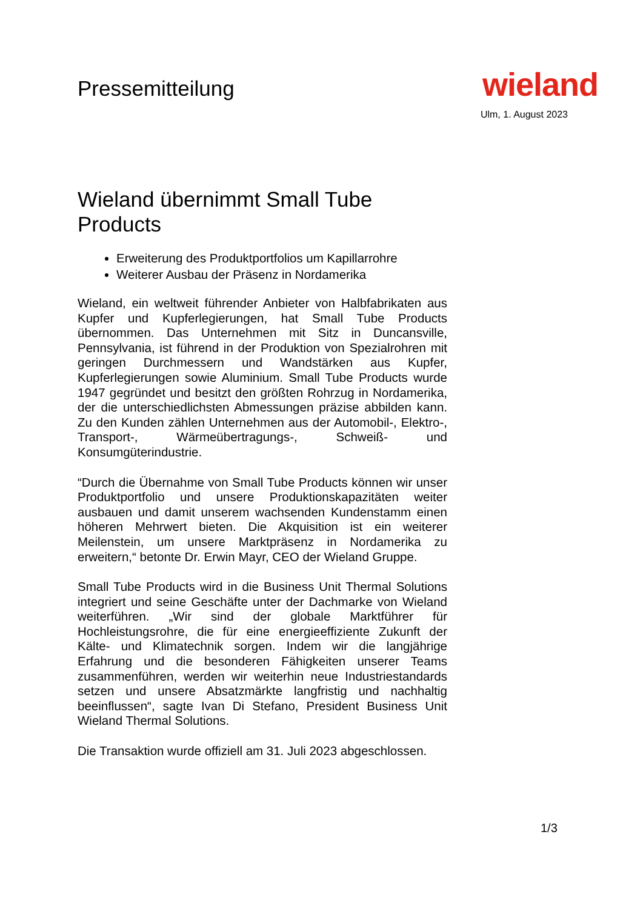Pressemitteilung
wieland
Ulm, 1. August 2023
Wieland übernimmt Small Tube Products
Erweiterung des Produktportfolios um Kapillarrohre
Weiterer Ausbau der Präsenz in Nordamerika
Wieland, ein weltweit führender Anbieter von Halbfabrikaten aus Kupfer und Kupferlegierungen, hat Small Tube Products übernommen. Das Unternehmen mit Sitz in Duncansville, Pennsylvania, ist führend in der Produktion von Spezialrohren mit geringen Durchmessern und Wandstärken aus Kupfer, Kupferlegierungen sowie Aluminium. Small Tube Products wurde 1947 gegründet und besitzt den größten Rohrzug in Nordamerika, der die unterschiedlichsten Abmessungen präzise abbilden kann. Zu den Kunden zählen Unternehmen aus der Automobil-, Elektro-, Transport-, Wärmeübertragungs-, Schweiß- und Konsumgüterindustrie.
“Durch die Übernahme von Small Tube Products können wir unser Produktportfolio und unsere Produktionskapazitäten weiter ausbauen und damit unserem wachsenden Kundenstamm einen höheren Mehrwert bieten. Die Akquisition ist ein weiterer Meilenstein, um unsere Marktpräsenz in Nordamerika zu erweitern,“ betonte Dr. Erwin Mayr, CEO der Wieland Gruppe.
Small Tube Products wird in die Business Unit Thermal Solutions integriert und seine Geschäfte unter der Dachmarke von Wieland weiterführen. „Wir sind der globale Marktführer für Hochleistungsrohre, die für eine energieeffiziente Zukunft der Kälte- und Klimatechnik sorgen. Indem wir die langjährige Erfahrung und die besonderen Fähigkeiten unserer Teams zusammenführen, werden wir weiterhin neue Industriestandards setzen und unsere Absatzmärkte langfristig und nachhaltig beeinflussen“, sagte Ivan Di Stefano, President Business Unit Wieland Thermal Solutions.
Die Transaktion wurde offiziell am 31. Juli 2023 abgeschlossen.
1/3